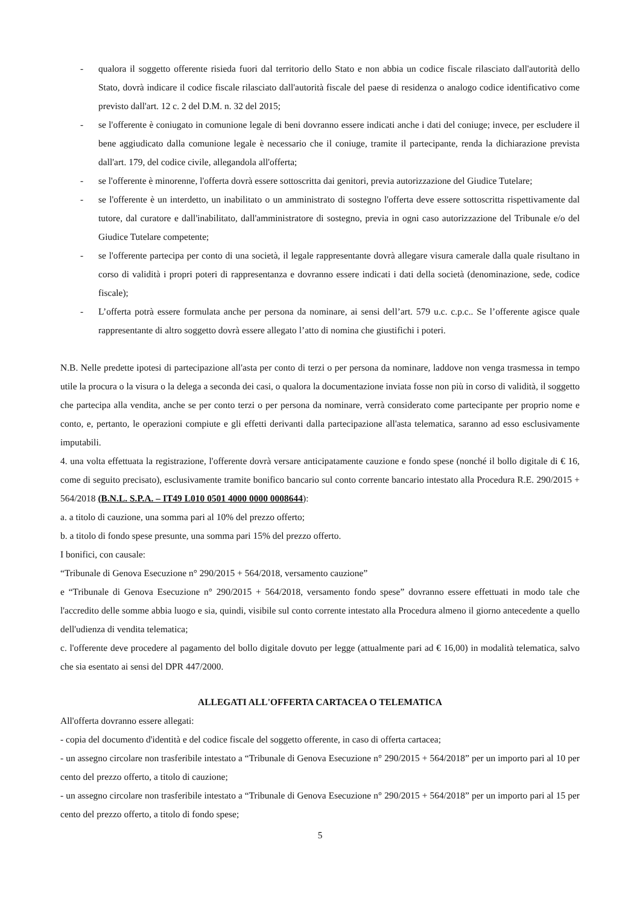- qualora il soggetto offerente risieda fuori dal territorio dello Stato e non abbia un codice fiscale rilasciato dall'autorità dello Stato, dovrà indicare il codice fiscale rilasciato dall'autorità fiscale del paese di residenza o analogo codice identificativo come previsto dall'art. 12 c. 2 del D.M. n. 32 del 2015;
- se l'offerente è coniugato in comunione legale di beni dovranno essere indicati anche i dati del coniuge; invece, per escludere il bene aggiudicato dalla comunione legale è necessario che il coniuge, tramite il partecipante, renda la dichiarazione prevista dall'art. 179, del codice civile, allegandola all'offerta;
- se l'offerente è minorenne, l'offerta dovrà essere sottoscritta dai genitori, previa autorizzazione del Giudice Tutelare;
- se l'offerente è un interdetto, un inabilitato o un amministrato di sostegno l'offerta deve essere sottoscritta rispettivamente dal tutore, dal curatore e dall'inabilitato, dall'amministratore di sostegno, previa in ogni caso autorizzazione del Tribunale e/o del Giudice Tutelare competente;
- se l'offerente partecipa per conto di una società, il legale rappresentante dovrà allegare visura camerale dalla quale risultano in corso di validità i propri poteri di rappresentanza e dovranno essere indicati i dati della società (denominazione, sede, codice fiscale);
- L’offerta potrà essere formulata anche per persona da nominare, ai sensi dell’art. 579 u.c. c.p.c.. Se l’offerente agisce quale rappresentante di altro soggetto dovrà essere allegato l’atto di nomina che giustifichi i poteri.
N.B. Nelle predette ipotesi di partecipazione all'asta per conto di terzi o per persona da nominare, laddove non venga trasmessa in tempo utile la procura o la visura o la delega a seconda dei casi, o qualora la documentazione inviata fosse non più in corso di validità, il soggetto che partecipa alla vendita, anche se per conto terzi o per persona da nominare, verrà considerato come partecipante per proprio nome e conto, e, pertanto, le operazioni compiute e gli effetti derivanti dalla partecipazione all'asta telematica, saranno ad esso esclusivamente imputabili.
4. una volta effettuata la registrazione, l'offerente dovrà versare anticipatamente cauzione e fondo spese (nonché il bollo digitale di € 16, come di seguito precisato), esclusivamente tramite bonifico bancario sul conto corrente bancario intestato alla Procedura R.E. 290/2015 + 564/2018 (B.N.L. S.P.A. – IT49 L010 0501 4000 0000 0008644):
a. a titolo di cauzione, una somma pari al 10% del prezzo offerto;
b. a titolo di fondo spese presunte, una somma pari 15% del prezzo offerto.
I bonifici, con causale:
“Tribunale di Genova Esecuzione n° 290/2015 + 564/2018, versamento cauzione”
e “Tribunale di Genova Esecuzione n° 290/2015 + 564/2018, versamento fondo spese” dovranno essere effettuati in modo tale che l'accredito delle somme abbia luogo e sia, quindi, visibile sul conto corrente intestato alla Procedura almeno il giorno antecedente a quello dell'udienza di vendita telematica;
c. l'offerente deve procedere al pagamento del bollo digitale dovuto per legge (attualmente pari ad € 16,00) in modalità telematica, salvo che sia esentato ai sensi del DPR 447/2000.
ALLEGATI ALL'OFFERTA CARTACEA O TELEMATICA
All'offerta dovranno essere allegati:
- copia del documento d'identità e del codice fiscale del soggetto offerente, in caso di offerta cartacea;
- un assegno circolare non trasferibile intestato a “Tribunale di Genova Esecuzione n° 290/2015 + 564/2018” per un importo pari al 10 per cento del prezzo offerto, a titolo di cauzione;
- un assegno circolare non trasferibile intestato a “Tribunale di Genova Esecuzione n° 290/2015 + 564/2018” per un importo pari al 15 per cento del prezzo offerto, a titolo di fondo spese;
5